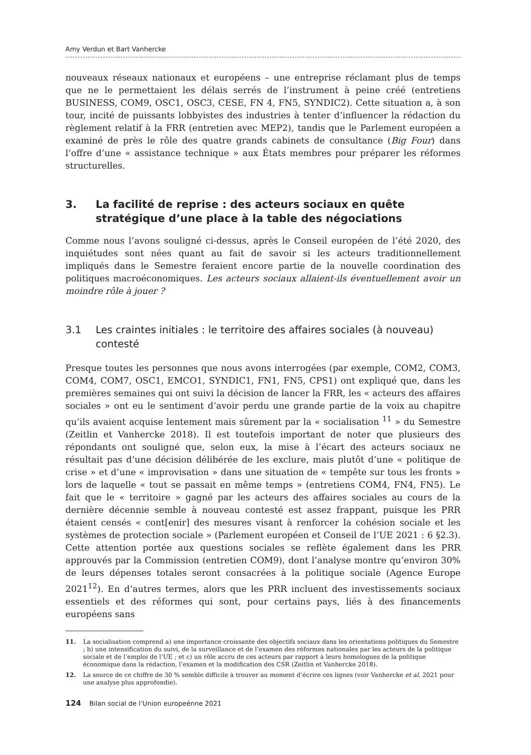Amy Verdun et Bart Vanhercke
nouveaux réseaux nationaux et européens – une entreprise réclamant plus de temps que ne le permettaient les délais serrés de l’instrument à peine créé (entretiens BUSINESS, COM9, OSC1, OSC3, CESE, FN 4, FN5, SYNDIC2). Cette situation a, à son tour, incité de puissants lobbyistes des industries à tenter d’influencer la rédaction du règlement relatif à la FRR (entretien avec MEP2), tandis que le Parlement européen a examiné de près le rôle des quatre grands cabinets de consultance (Big Four) dans l’offre d’une « assistance technique » aux États membres pour préparer les réformes structurelles.
3. La facilité de reprise : des acteurs sociaux en quête stratégique d’une place à la table des négociations
Comme nous l’avons souligné ci-dessus, après le Conseil européen de l’été 2020, des inquiétudes sont nées quant au fait de savoir si les acteurs traditionnellement impliqués dans le Semestre feraient encore partie de la nouvelle coordination des politiques macroéconomiques. Les acteurs sociaux allaient-ils éventuellement avoir un moindre rôle à jouer ?
3.1 Les craintes initiales : le territoire des affaires sociales (à nouveau) contesté
Presque toutes les personnes que nous avons interrogées (par exemple, COM2, COM3, COM4, COM7, OSC1, EMCO1, SYNDIC1, FN1, FN5, CPS1) ont expliqué que, dans les premières semaines qui ont suivi la décision de lancer la FRR, les « acteurs des affaires sociales » ont eu le sentiment d’avoir perdu une grande partie de la voix au chapitre qu’ils avaient acquise lentement mais sûrement par la « socialisation <sup>11</sup> » du Semestre (Zeitlin et Vanhercke 2018). Il est toutefois important de noter que plusieurs des répondants ont souligné que, selon eux, la mise à l’écart des acteurs sociaux ne résultait pas d’une décision délibérée de les exclure, mais plutôt d’une « politique de crise » et d’une « improvisation » dans une situation de « tempête sur tous les fronts » lors de laquelle « tout se passait en même temps » (entretiens COM4, FN4, FN5). Le fait que le « territoire » gagné par les acteurs des affaires sociales au cours de la dernière décennie semble à nouveau contesté est assez frappant, puisque les PRR étaient censés « cont[enir] des mesures visant à renforcer la cohésion sociale et les systèmes de protection sociale » (Parlement européen et Conseil de l’UE 2021 : 6 §2.3). Cette attention portée aux questions sociales se reflète également dans les PRR approuvés par la Commission (entretien COM9), dont l’analyse montre qu’environ 30% de leurs dépenses totales seront consacrées à la politique sociale (Agence Europe 2021<sup>12</sup>). En d’autres termes, alors que les PRR incluent des investissements sociaux essentiels et des réformes qui sont, pour certains pays, liés à des financements européens sans
11. La socialisation comprend a) une importance croissante des objectifs sociaux dans les orientations politiques du Semestre ; b) une intensification du suivi, de la surveillance et de l’examen des réformes nationales par les acteurs de la politique sociale et de l’emploi de l’UE ; et c) un rôle accru de ces acteurs par rapport à leurs homologues de la politique économique dans la rédaction, l’examen et la modification des CSR (Zeitlin et Vanhercke 2018).
12. La source de ce chiffre de 30 % semble difficile à trouver au moment d’écrire ces lignes (voir Vanhercke et al. 2021 pour une analyse plus approfondie).
124 Bilan social de l’Union europeénne 2021